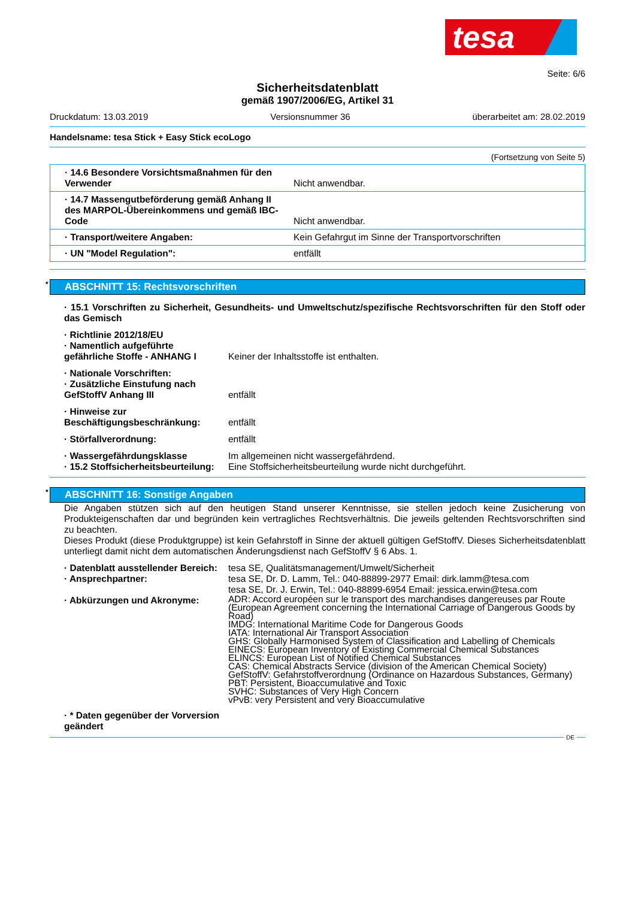tesa
Seite: 6/6
Sicherheitsdatenblatt
gemäß 1907/2006/EG, Artikel 31
Druckdatum: 13.03.2019 Versionsnummer 36 überarbeitet am: 28.02.2019
Handelsname: tesa Stick + Easy Stick ecoLogo
(Fortsetzung von Seite 5)
| · 14.6 Besondere Vorsichtsmaßnahmen für den Verwender | Nicht anwendbar. |
| · 14.7 Massengutbeförderung gemäß Anhang II des MARPOL-Übereinkommens und gemäß IBC-Code | Nicht anwendbar. |
| · Transport/weitere Angaben: | Kein Gefahrgut im Sinne der Transportvorschriften |
| · UN "Model Regulation": | entfällt |
* ABSCHNITT 15: Rechtsvorschriften
· 15.1 Vorschriften zu Sicherheit, Gesundheits- und Umweltschutz/spezifische Rechtsvorschriften für den Stoff oder das Gemisch
| · Richtlinie 2012/18/EU | |
| · Namentlich aufgeführte gefährliche Stoffe - ANHANG I | Keiner der Inhaltsstoffe ist enthalten. |
| · Nationale Vorschriften: | |
| · Zusätzliche Einstufung nach GefStoffV Anhang III | entfällt |
| · Hinweise zur Beschäftigungsbeschränkung: | entfällt |
| · Störfallverordnung: | entfällt |
| · Wassergefährdungsklasse | Im allgemeinen nicht wassergefährdend. |
| · 15.2 Stoffsicherheitsbeurteilung: | Eine Stoffsicherheitsbeurteilung wurde nicht durchgeführt. |
* ABSCHNITT 16: Sonstige Angaben
Die Angaben stützen sich auf den heutigen Stand unserer Kenntnisse, sie stellen jedoch keine Zusicherung von Produkteigenschaften dar und begründen kein vertragliches Rechtsverhältnis. Die jeweils geltenden Rechtsvorschriften sind zu beachten.
Dieses Produkt (diese Produktgruppe) ist kein Gefahrstoff in Sinne der aktuell gültigen GefStoffV. Dieses Sicherheitsdatenblatt unterliegt damit nicht dem automatischen Änderungsdienst nach GefStoffV § 6 Abs. 1.
| · Datenblatt ausstellender Bereich: | tesa SE, Qualitätsmanagement/Umwelt/Sicherheit |
| · Ansprechpartner: | tesa SE, Dr. D. Lamm, Tel.: 040-88899-2977 Email: dirk.lamm@tesa.com tesa SE, Dr. J. Erwin, Tel.: 040-88899-6954 Email: jessica.erwin@tesa.com |
| · Abkürzungen und Akronyme: | ADR: Accord européen sur le transport des marchandises dangereuses par Route (European Agreement concerning the International Carriage of Dangerous Goods by Road) IMDG: International Maritime Code for Dangerous Goods IATA: International Air Transport Association GHS: Globally Harmonised System of Classification and Labelling of Chemicals EINECS: European Inventory of Existing Commercial Chemical Substances ELINCS: European List of Notified Chemical Substances CAS: Chemical Abstracts Service (division of the American Chemical Society) GefStoffV: Gefahrstoffverordnung (Ordinance on Hazardous Substances, Germany) PBT: Persistent, Bioaccumulative and Toxic SVHC: Substances of Very High Concern vPvB: very Persistent and very Bioaccumulative |
| · * Daten gegenüber der Vorversion geändert | |
DE